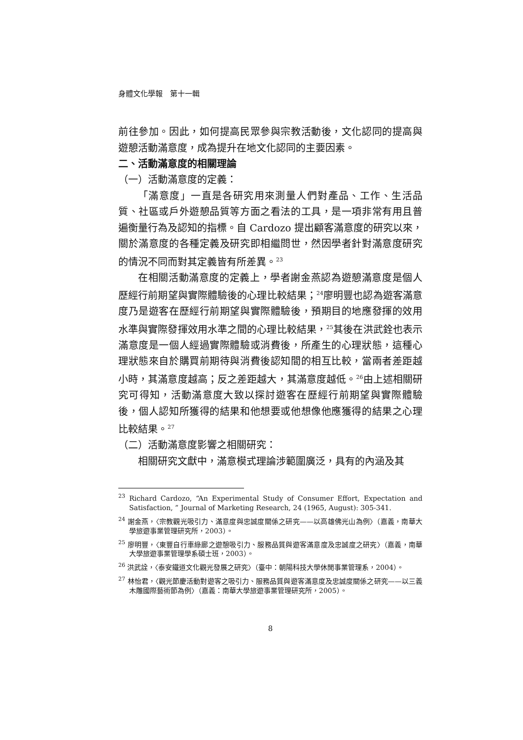身體文化學報　第十一輯
前往參加。因此，如何提高民眾參與宗教活動後，文化認同的提高與遊憩活動滿意度，成為提升在地文化認同的主要因素。
二、活動滿意度的相關理論
（一）活動滿意度的定義：
「滿意度」一直是各研究用來測量人們對產品、工作、生活品質、社區或戶外遊憩品質等方面之看法的工具，是一項非常有用且普遍衡量行為及認知的指標。自 Cardozo 提出顧客滿意度的研究以來，關於滿意度的各種定義及研究即相繼問世，然因學者針對滿意度研究的情況不同而對其定義皆有所差異。<sup>23</sup>
在相關活動滿意度的定義上，學者謝金燕認為遊憩滿意度是個人歷經行前期望與實際體驗後的心理比較結果；<sup>24</sup>廖明豐也認為遊客滿意度乃是遊客在歷經行前期望與實際體驗後，預期目的地應發揮的效用水準與實際發揮效用水準之間的心理比較結果，<sup>25</sup>其後在洪武銓也表示滿意度是一個人經過實際體驗或消費後，所產生的心理狀態，這種心理狀態來自於購買前期待與消費後認知間的相互比較，當兩者差距越小時，其滿意度越高；反之差距越大，其滿意度越低。<sup>26</sup>由上述相關研究可得知，活動滿意度大致以探討遊客在歷經行前期望與實際體驗後，個人認知所獲得的結果和他想要或他想像他應獲得的結果之心理比較結果。<sup>27</sup>
（二）活動滿意度影響之相關研究：
相關研究文獻中，滿意模式理論涉範圍廣泛，具有的內涵及其
<sup>23</sup> Richard Cardozo, “An Experimental Study of Consumer Effort, Expectation and Satisfaction, ” Journal of Marketing Research, 24 (1965, August): 305-341.
<sup>24</sup> 謝金燕，〈宗教觀光吸引力、滿意度與忠誠度關係之研究——以高雄佛光山為例〉（嘉義，南華大學旅遊事業管理研究所，2003）。
<sup>25</sup> 廖明豐，〈東豐自行車綠廊之遊憩吸引力、服務品質與遊客滿意度及忠誠度之研究〉（嘉義，南華大學旅遊事業管理學系碩士班，2003）。
<sup>26</sup> 洪武詮，〈泰安鐵道文化觀光發展之研究〉（臺中：朝陽科技大學休閒事業管理系，2004）。
<sup>27</sup> 林怡君，〈觀光節慶活動對遊客之吸引力、服務品質與遊客滿意度及忠誠度關係之研究——以三義木雕國際藝術節為例〉（嘉義：南華大學旅遊事業管理研究所，2005）。
8